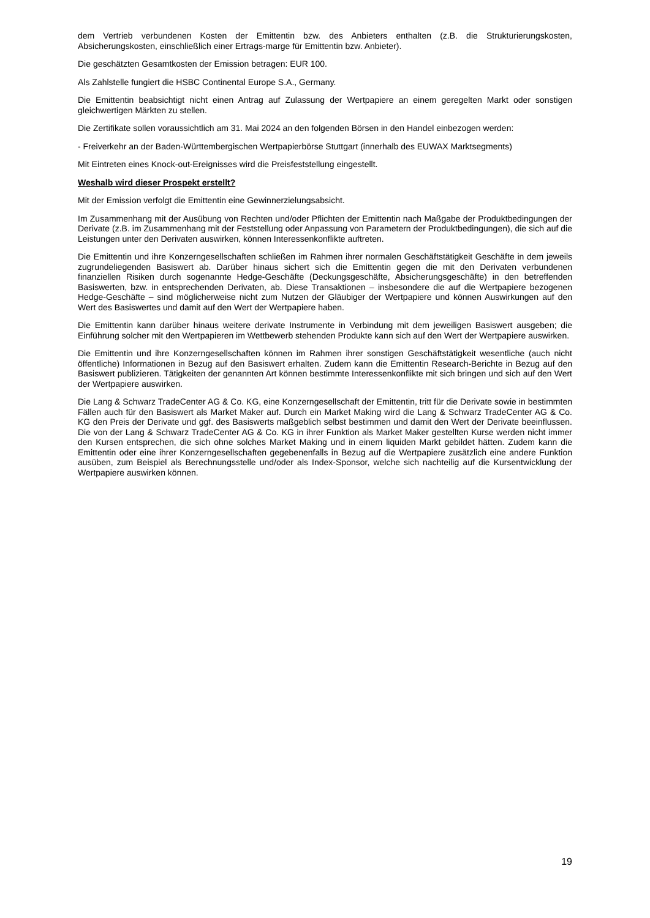dem Vertrieb verbundenen Kosten der Emittentin bzw. des Anbieters enthalten (z.B. die Strukturierungskosten, Absicherungskosten, einschließlich einer Ertrags-marge für Emittentin bzw. Anbieter).
Die geschätzten Gesamtkosten der Emission betragen: EUR 100.
Als Zahlstelle fungiert die HSBC Continental Europe S.A., Germany.
Die Emittentin beabsichtigt nicht einen Antrag auf Zulassung der Wertpapiere an einem geregelten Markt oder sonstigen gleichwertigen Märkten zu stellen.
Die Zertifikate sollen voraussichtlich am 31. Mai 2024 an den folgenden Börsen in den Handel einbezogen werden:
- Freiverkehr an der Baden-Württembergischen Wertpapierbörse Stuttgart (innerhalb des EUWAX Marktsegments)
Mit Eintreten eines Knock-out-Ereignisses wird die Preisfeststellung eingestellt.
Weshalb wird dieser Prospekt erstellt?
Mit der Emission verfolgt die Emittentin eine Gewinnerzielungsabsicht.
Im Zusammenhang mit der Ausübung von Rechten und/oder Pflichten der Emittentin nach Maßgabe der Produktbedingungen der Derivate (z.B. im Zusammenhang mit der Feststellung oder Anpassung von Parametern der Produktbedingungen), die sich auf die Leistungen unter den Derivaten auswirken, können Interessenkonflikte auftreten.
Die Emittentin und ihre Konzerngesellschaften schließen im Rahmen ihrer normalen Geschäftstätigkeit Geschäfte in dem jeweils zugrundeliegenden Basiswert ab. Darüber hinaus sichert sich die Emittentin gegen die mit den Derivaten verbundenen finanziellen Risiken durch sogenannte Hedge-Geschäfte (Deckungsgeschäfte, Absicherungsgeschäfte) in den betreffenden Basiswerten, bzw. in entsprechenden Derivaten, ab. Diese Transaktionen – insbesondere die auf die Wertpapiere bezogenen Hedge-Geschäfte – sind möglicherweise nicht zum Nutzen der Gläubiger der Wertpapiere und können Auswirkungen auf den Wert des Basiswertes und damit auf den Wert der Wertpapiere haben.
Die Emittentin kann darüber hinaus weitere derivate Instrumente in Verbindung mit dem jeweiligen Basiswert ausgeben; die Einführung solcher mit den Wertpapieren im Wettbewerb stehenden Produkte kann sich auf den Wert der Wertpapiere auswirken.
Die Emittentin und ihre Konzerngesellschaften können im Rahmen ihrer sonstigen Geschäftstätigkeit wesentliche (auch nicht öffentliche) Informationen in Bezug auf den Basiswert erhalten. Zudem kann die Emittentin Research-Berichte in Bezug auf den Basiswert publizieren. Tätigkeiten der genannten Art können bestimmte Interessenkonflikte mit sich bringen und sich auf den Wert der Wertpapiere auswirken.
Die Lang & Schwarz TradeCenter AG & Co. KG, eine Konzerngesellschaft der Emittentin, tritt für die Derivate sowie in bestimmten Fällen auch für den Basiswert als Market Maker auf. Durch ein Market Making wird die Lang & Schwarz TradeCenter AG & Co. KG den Preis der Derivate und ggf. des Basiswerts maßgeblich selbst bestimmen und damit den Wert der Derivate beeinflussen. Die von der Lang & Schwarz TradeCenter AG & Co. KG in ihrer Funktion als Market Maker gestellten Kurse werden nicht immer den Kursen entsprechen, die sich ohne solches Market Making und in einem liquiden Markt gebildet hätten. Zudem kann die Emittentin oder eine ihrer Konzerngesellschaften gegebenenfalls in Bezug auf die Wertpapiere zusätzlich eine andere Funktion ausüben, zum Beispiel als Berechnungsstelle und/oder als Index-Sponsor, welche sich nachteilig auf die Kursentwicklung der Wertpapiere auswirken können.
19